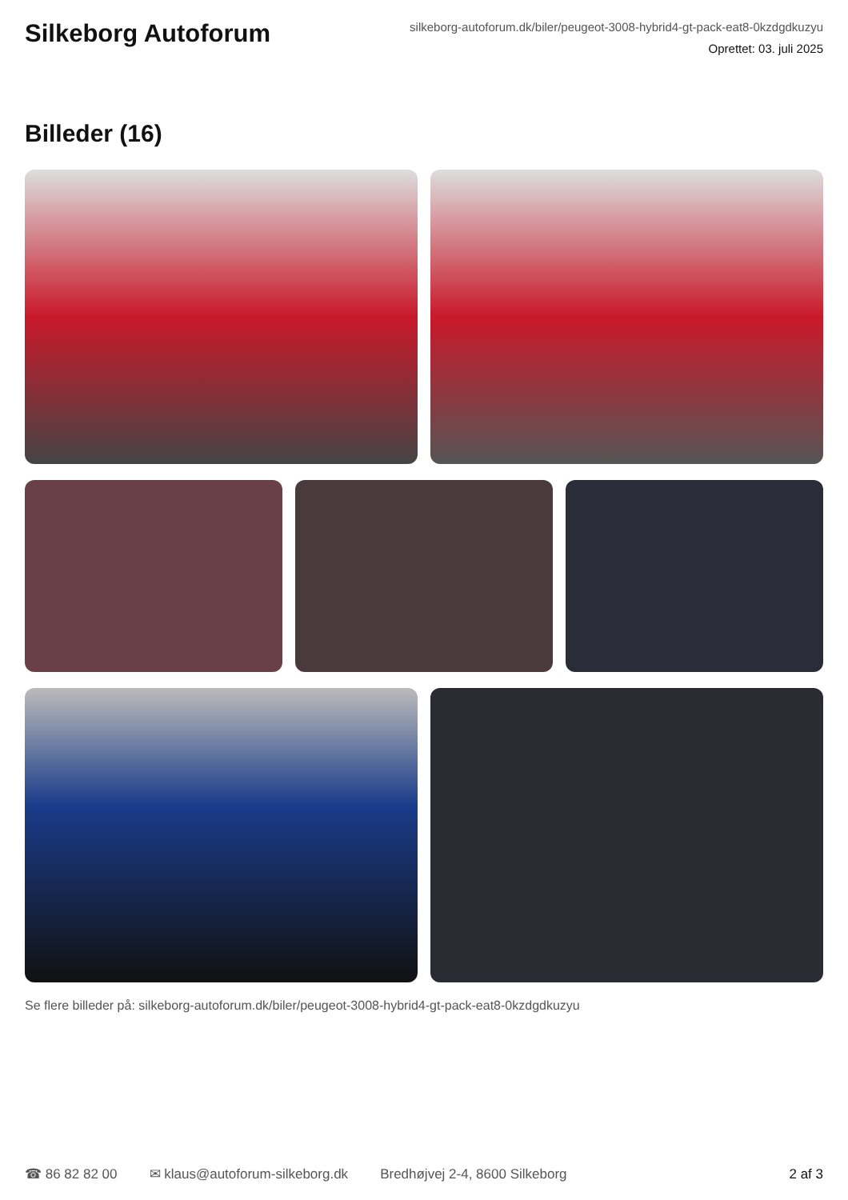Silkeborg Autoforum
silkeborg-autoforum.dk/biler/peugeot-3008-hybrid4-gt-pack-eat8-0kzdgdkuzyu
Oprettet: 03. juli 2025
Billeder (16)
Se flere billeder på: silkeborg-autoforum.dk/biler/peugeot-3008-hybrid4-gt-pack-eat8-0kzdgdkuzyu
☎ 86 82 82 00 ✉ klaus@autoforum-silkeborg.dk Bredhøjvej 2-4, 8600 Silkeborg 2 af 3